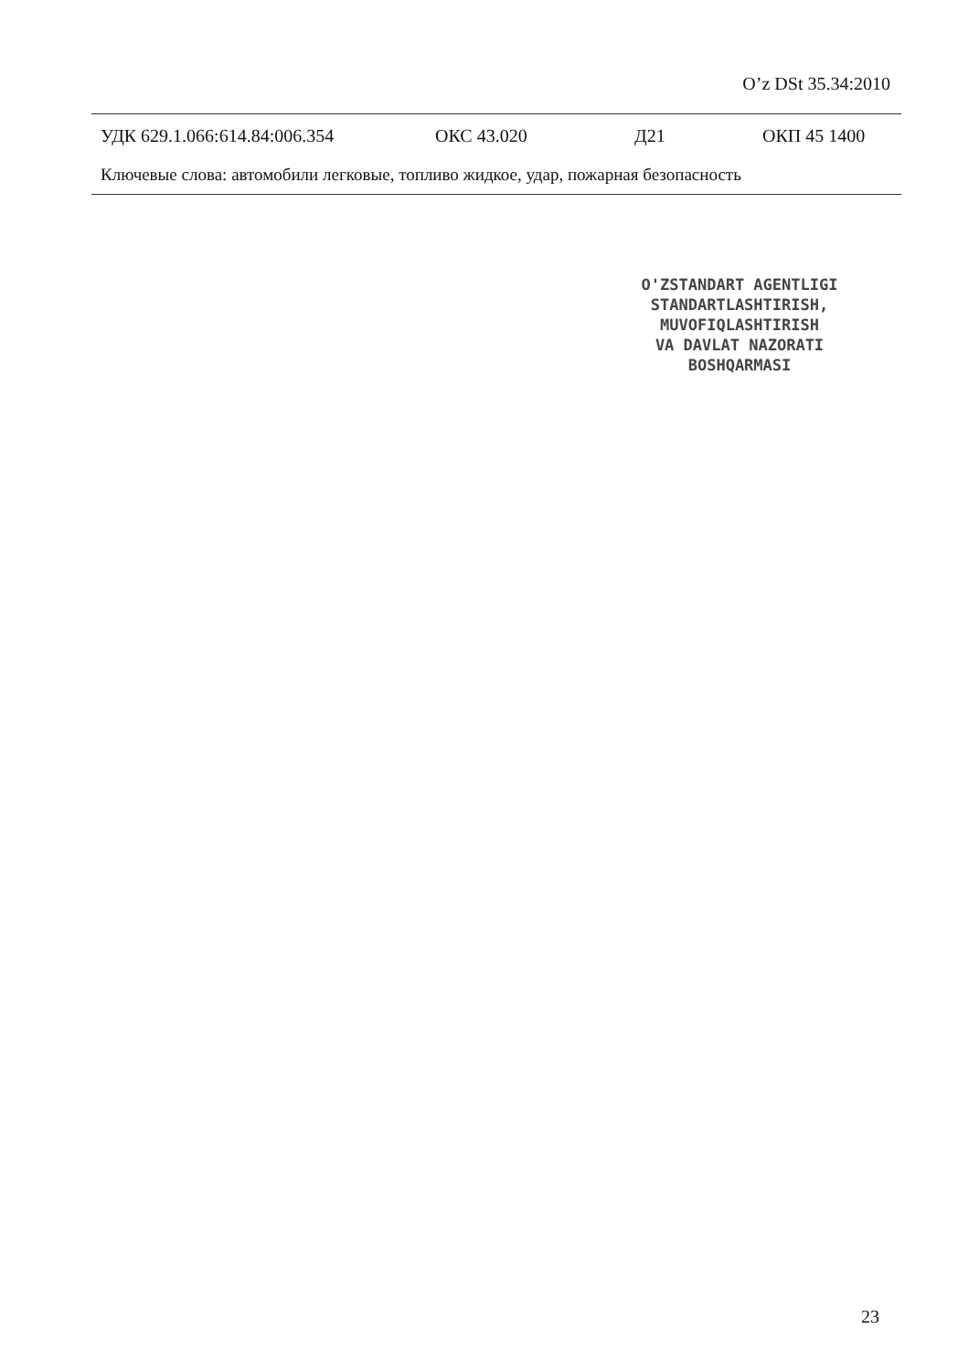O’z DSt 35.34:2010
УДК 629.1.066:614.84:006.354 ОКС 43.020 Д21 ОКП 45 1400
Ключевые слова: автомобили легковые, топливо жидкое, удар, пожарная безопасность
O'ZSTANDART AGENTLIGI
STANDARTLASHTIRISH,
MUVOFIQLASHTIRISH
VA DAVLAT NAZORATI
BOSHQARMASI
23